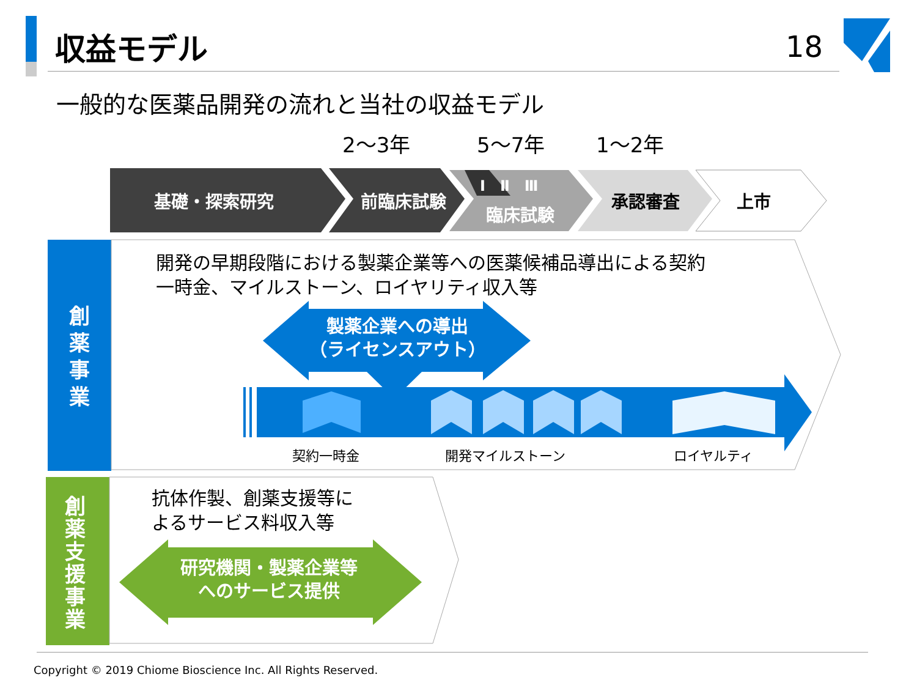収益モデル 18
一般的な医薬品開発の流れと当社の収益モデル
2～3年 5～7年 1～2年
基礎・探索研究 前臨床試験
Ⅰ　Ⅱ　Ⅲ
臨床試験
承認審査 上市
創
薬
事
業
創
薬
支
援
事
業
開発の早期段階における製薬企業等への医薬候補品導出による契約
一時金、マイルストーン、ロイヤリティ収入等
製薬企業への導出
（ライセンスアウト）
契約一時金 開発マイルストーン ロイヤルティ
抗体作製、創薬支援等に
よるサービス料収入等
研究機関・製薬企業等
へのサービス提供
Copyright © 2019 Chiome Bioscience Inc. All Rights Reserved.